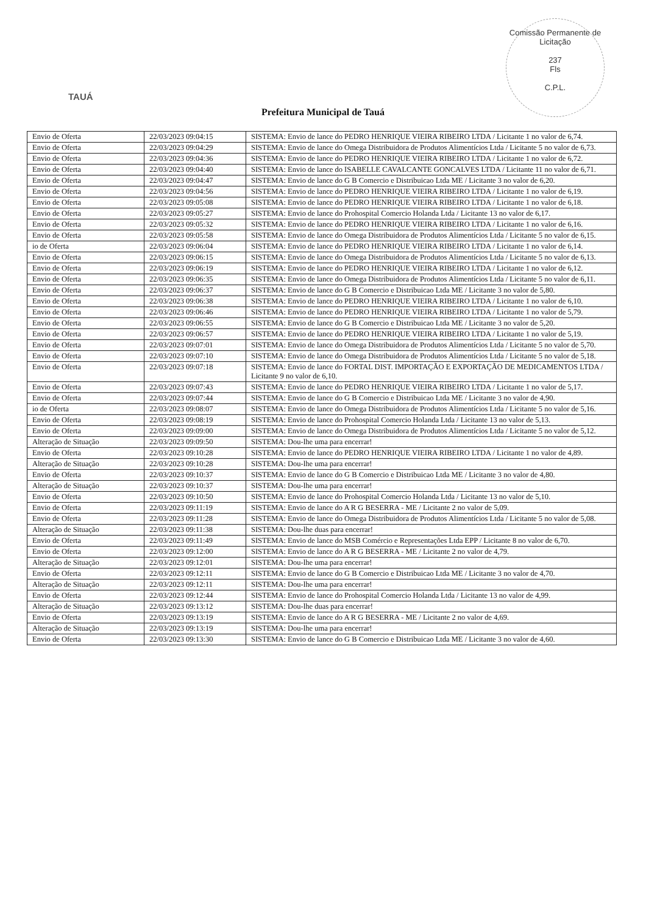TAUÁ
Comissão Permanente de Licitação
237
Fls
C.P.L.
Prefeitura Municipal de Tauá
| Envio de Oferta | 22/03/2023 09:04:15 | SISTEMA: Envio de lance do PEDRO HENRIQUE VIEIRA RIBEIRO LTDA / Licitante 1 no valor de 6,74. |
| Envio de Oferta | 22/03/2023 09:04:29 | SISTEMA: Envio de lance do Omega Distribuidora de Produtos Alimentícios Ltda / Licitante 5 no valor de 6,73. |
| Envio de Oferta | 22/03/2023 09:04:36 | SISTEMA: Envio de lance do PEDRO HENRIQUE VIEIRA RIBEIRO LTDA / Licitante 1 no valor de 6,72. |
| Envio de Oferta | 22/03/2023 09:04:40 | SISTEMA: Envio de lance do ISABELLE CAVALCANTE GONCALVES LTDA / Licitante 11 no valor de 6,71. |
| Envio de Oferta | 22/03/2023 09:04:47 | SISTEMA: Envio de lance do G B Comercio e Distribuicao Ltda ME / Licitante 3 no valor de 6,20. |
| Envio de Oferta | 22/03/2023 09:04:56 | SISTEMA: Envio de lance do PEDRO HENRIQUE VIEIRA RIBEIRO LTDA / Licitante 1 no valor de 6,19. |
| Envio de Oferta | 22/03/2023 09:05:08 | SISTEMA: Envio de lance do PEDRO HENRIQUE VIEIRA RIBEIRO LTDA / Licitante 1 no valor de 6,18. |
| Envio de Oferta | 22/03/2023 09:05:27 | SISTEMA: Envio de lance do Prohospital Comercio Holanda Ltda / Licitante 13 no valor de 6,17. |
| Envio de Oferta | 22/03/2023 09:05:32 | SISTEMA: Envio de lance do PEDRO HENRIQUE VIEIRA RIBEIRO LTDA / Licitante 1 no valor de 6,16. |
| Envio de Oferta | 22/03/2023 09:05:58 | SISTEMA: Envio de lance do Omega Distribuidora de Produtos Alimentícios Ltda / Licitante 5 no valor de 6,15. |
| io de Oferta | 22/03/2023 09:06:04 | SISTEMA: Envio de lance do PEDRO HENRIQUE VIEIRA RIBEIRO LTDA / Licitante 1 no valor de 6,14. |
| Envio de Oferta | 22/03/2023 09:06:15 | SISTEMA: Envio de lance do Omega Distribuidora de Produtos Alimentícios Ltda / Licitante 5 no valor de 6,13. |
| Envio de Oferta | 22/03/2023 09:06:19 | SISTEMA: Envio de lance do PEDRO HENRIQUE VIEIRA RIBEIRO LTDA / Licitante 1 no valor de 6,12. |
| Envio de Oferta | 22/03/2023 09:06:35 | SISTEMA: Envio de lance do Omega Distribuidora de Produtos Alimentícios Ltda / Licitante 5 no valor de 6,11. |
| Envio de Oferta | 22/03/2023 09:06:37 | SISTEMA: Envio de lance do G B Comercio e Distribuicao Ltda ME / Licitante 3 no valor de 5,80. |
| Envio de Oferta | 22/03/2023 09:06:38 | SISTEMA: Envio de lance do PEDRO HENRIQUE VIEIRA RIBEIRO LTDA / Licitante 1 no valor de 6,10. |
| Envio de Oferta | 22/03/2023 09:06:46 | SISTEMA: Envio de lance do PEDRO HENRIQUE VIEIRA RIBEIRO LTDA / Licitante 1 no valor de 5,79. |
| Envio de Oferta | 22/03/2023 09:06:55 | SISTEMA: Envio de lance do G B Comercio e Distribuicao Ltda ME / Licitante 3 no valor de 5,20. |
| Envio de Oferta | 22/03/2023 09:06:57 | SISTEMA: Envio de lance do PEDRO HENRIQUE VIEIRA RIBEIRO LTDA / Licitante 1 no valor de 5,19. |
| Envio de Oferta | 22/03/2023 09:07:01 | SISTEMA: Envio de lance do Omega Distribuidora de Produtos Alimentícios Ltda / Licitante 5 no valor de 5,70. |
| Envio de Oferta | 22/03/2023 09:07:10 | SISTEMA: Envio de lance do Omega Distribuidora de Produtos Alimentícios Ltda / Licitante 5 no valor de 5,18. |
| Envio de Oferta | 22/03/2023 09:07:18 | SISTEMA: Envio de lance do FORTAL DIST. IMPORTAÇÃO E EXPORTAÇÃO DE MEDICAMENTOS LTDA / Licitante 9 no valor de 6,10. |
| Envio de Oferta | 22/03/2023 09:07:43 | SISTEMA: Envio de lance do PEDRO HENRIQUE VIEIRA RIBEIRO LTDA / Licitante 1 no valor de 5,17. |
| Envio de Oferta | 22/03/2023 09:07:44 | SISTEMA: Envio de lance do G B Comercio e Distribuicao Ltda ME / Licitante 3 no valor de 4,90. |
| io de Oferta | 22/03/2023 09:08:07 | SISTEMA: Envio de lance do Omega Distribuidora de Produtos Alimentícios Ltda / Licitante 5 no valor de 5,16. |
| Envio de Oferta | 22/03/2023 09:08:19 | SISTEMA: Envio de lance do Prohospital Comercio Holanda Ltda / Licitante 13 no valor de 5,13. |
| Envio de Oferta | 22/03/2023 09:09:00 | SISTEMA: Envio de lance do Omega Distribuidora de Produtos Alimentícios Ltda / Licitante 5 no valor de 5,12. |
| Alteração de Situação | 22/03/2023 09:09:50 | SISTEMA: Dou-lhe uma para encerrar! |
| Envio de Oferta | 22/03/2023 09:10:28 | SISTEMA: Envio de lance do PEDRO HENRIQUE VIEIRA RIBEIRO LTDA / Licitante 1 no valor de 4,89. |
| Alteração de Situação | 22/03/2023 09:10:28 | SISTEMA: Dou-lhe uma para encerrar! |
| Envio de Oferta | 22/03/2023 09:10:37 | SISTEMA: Envio de lance do G B Comercio e Distribuicao Ltda ME / Licitante 3 no valor de 4,80. |
| Alteração de Situação | 22/03/2023 09:10:37 | SISTEMA: Dou-lhe uma para encerrar! |
| Envio de Oferta | 22/03/2023 09:10:50 | SISTEMA: Envio de lance do Prohospital Comercio Holanda Ltda / Licitante 13 no valor de 5,10. |
| Envio de Oferta | 22/03/2023 09:11:19 | SISTEMA: Envio de lance do A R G BESERRA - ME / Licitante 2 no valor de 5,09. |
| Envio de Oferta | 22/03/2023 09:11:28 | SISTEMA: Envio de lance do Omega Distribuidora de Produtos Alimentícios Ltda / Licitante 5 no valor de 5,08. |
| Alteração de Situação | 22/03/2023 09:11:38 | SISTEMA: Dou-lhe duas para encerrar! |
| Envio de Oferta | 22/03/2023 09:11:49 | SISTEMA: Envio de lance do MSB Comércio e Representações Ltda EPP / Licitante 8 no valor de 6,70. |
| Envio de Oferta | 22/03/2023 09:12:00 | SISTEMA: Envio de lance do A R G BESERRA - ME / Licitante 2 no valor de 4,79. |
| Alteração de Situação | 22/03/2023 09:12:01 | SISTEMA: Dou-lhe uma para encerrar! |
| Envio de Oferta | 22/03/2023 09:12:11 | SISTEMA: Envio de lance do G B Comercio e Distribuicao Ltda ME / Licitante 3 no valor de 4,70. |
| Alteração de Situação | 22/03/2023 09:12:11 | SISTEMA: Dou-lhe uma para encerrar! |
| Envio de Oferta | 22/03/2023 09:12:44 | SISTEMA: Envio de lance do Prohospital Comercio Holanda Ltda / Licitante 13 no valor de 4,99. |
| Alteração de Situação | 22/03/2023 09:13:12 | SISTEMA: Dou-lhe duas para encerrar! |
| Envio de Oferta | 22/03/2023 09:13:19 | SISTEMA: Envio de lance do A R G BESERRA - ME / Licitante 2 no valor de 4,69. |
| Alteração de Situação | 22/03/2023 09:13:19 | SISTEMA: Dou-lhe uma para encerrar! |
| Envio de Oferta | 22/03/2023 09:13:30 | SISTEMA: Envio de lance do G B Comercio e Distribuicao Ltda ME / Licitante 3 no valor de 4,60. |